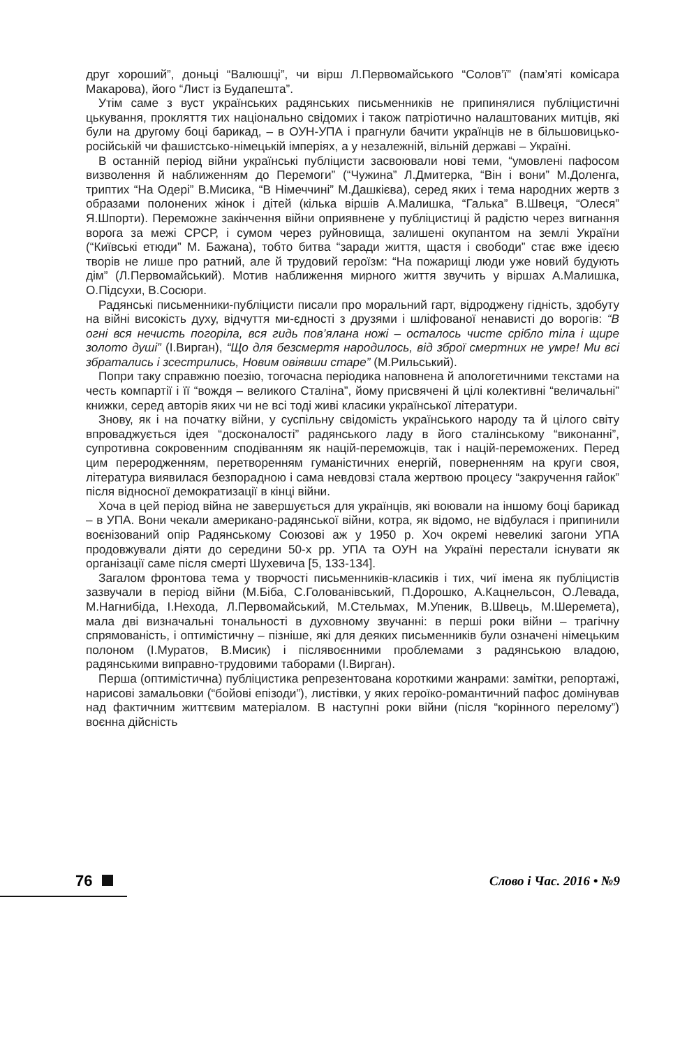друг хороший”, доньці “Валюшці”, чи вірш Л.Первомайського “Солов’ї” (пам’яті комісара Макарова), його “Лист із Будапешта”.
Утім саме з вуст українських радянських письменників не припинялися публіцистичні цькування, прокляття тих національно свідомих і також патріотично налаштованих митців, які були на другому боці барикад, – в ОУН-УПА і прагнули бачити українців не в більшовицько-російській чи фашистсько-німецькій імперіях, а у незалежній, вільній державі – Україні.
В останній період війни українські публіцисти засвоювали нові теми, “умовлені пафосом визволення й наближенням до Перемоги” (“Чужина” Л.Дмитерка, “Він і вони” М.Доленга, триптих “На Одері” В.Мисика, “В Німеччині” М.Дашкієва), серед яких і тема народних жертв з образами полонених жінок і дітей (кілька віршів А.Малишка, “Галька” В.Швеця, “Олеся” Я.Шпорти). Переможне закінчення війни оприявнене у публіцистиці й радістю через вигнання ворога за межі СРСР, і сумом через руйновища, залишені окупантом на землі України (“Київські етюди” М. Бажана), тобто битва “заради життя, щастя і свободи” стає вже ідеєю творів не лише про ратний, але й трудовий героїзм: “На пожарищі люди уже новий будують дім” (Л.Первомайський). Мотив наближення мирного життя звучить у віршах А.Малишка, О.Підсухи, В.Сосюри.
Радянські письменники-публіцисти писали про моральний гарт, відроджену гідність, здобуту на війні високість духу, відчуття ми-єдності з друзями і шліфованої ненависті до ворогів: “В огні вся нечисть погоріла, вся гидь пов’ялана ножі – осталось чисте срібло тіла і щире золото душі” (І.Вирган), “Що для безсмертя народилось, від зброї смертних не умре! Ми всі збратались і зсестрились, Новим овіявши старе” (М.Рильський).
Попри таку справжню поезію, тогочасна періодика наповнена й апологетичними текстами на честь компартії і її “вождя – великого Сталіна”, йому присвячені й цілі колективні “величальні” книжки, серед авторів яких чи не всі тоді живі класики української літератури.
Знову, як і на початку війни, у суспільну свідомість українського народу та й цілого світу впроваджується ідея “досконалості” радянського ладу в його сталінському “виконанні”, супротивна сокровенним сподіванням як націй-переможців, так і націй-переможених. Перед цим переродженням, перетворенням гуманістичних енергій, поверненням на круги своя, література виявилася безпорадною і сама невдовзі стала жертвою процесу “закручення гайок” після відносної демократизації в кінці війни.
Хоча в цей період війна не завершується для українців, які воювали на іншому боці барикад – в УПА. Вони чекали американо-радянської війни, котра, як відомо, не відбулася і припинили воєнізований опір Радянському Союзові аж у 1950 р. Хоч окремі невеликі загони УПА продовжували діяти до середини 50-х рр. УПА та ОУН на Україні перестали існувати як організації саме після смерті Шухевича [5, 133-134].
Загалом фронтова тема у творчості письменників-класиків і тих, чиї імена як публіцистів зазвучали в період війни (М.Біба, С.Голованівський, П.Дорошко, А.Кацнельсон, О.Левада, М.Нагнибіда, І.Нехода, Л.Первомайський, М.Стельмах, М.Упеник, В.Швець, М.Шеремета), мала дві визначальні тональності в духовному звучанні: в перші роки війни – трагічну спрямованість, і оптимістичну – пізніше, які для деяких письменників були означені німецьким полоном (І.Муратов, В.Мисик) і післявоєнними проблемами з радянською владою, радянськими виправно-трудовими таборами (І.Вирган).
Перша (оптимістична) публіцистика репрезентована короткими жанрами: замітки, репортажі, нарисові замальовки (“бойові епізоди”), листівки, у яких героїко-романтичний пафос домінував над фактичним життєвим матеріалом. В наступні роки війни (після “корінного перелому”) воєнна дійсність
76
Слово і Час. 2016 • №9